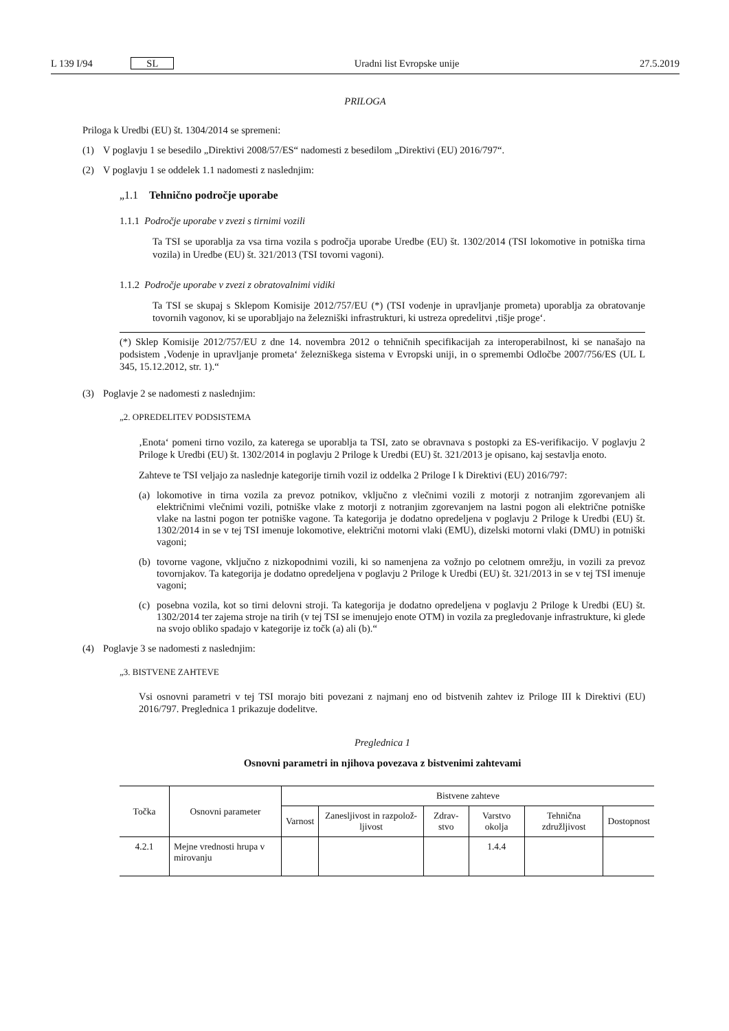L 139 I/94 SL Uradni list Evropske unije 27.5.2019
PRILOGA
Priloga k Uredbi (EU) št. 1304/2014 se spremeni:
(1) V poglavju 1 se besedilo „Direktivi 2008/57/ES“ nadomesti z besedilom „Direktivi (EU) 2016/797“.
(2) V poglavju 1 se oddelek 1.1 nadomesti z naslednjim:
„1.1 Tehnično področje uporabe
1.1.1 Področje uporabe v zvezi s tirnimi vozili
Ta TSI se uporablja za vsa tirna vozila s področja uporabe Uredbe (EU) št. 1302/2014 (TSI lokomotive in potniška tirna vozila) in Uredbe (EU) št. 321/2013 (TSI tovorni vagoni).
1.1.2 Področje uporabe v zvezi z obratovalnimi vidiki
Ta TSI se skupaj s Sklepom Komisije 2012/757/EU (*) (TSI vodenje in upravljanje prometa) uporablja za obratovanje tovornih vagonov, ki se uporabljajo na železniški infrastrukturi, ki ustreza opredelitvi ‚tišje proge‘.
(*) Sklep Komisije 2012/757/EU z dne 14. novembra 2012 o tehničnih specifikacijah za interoperabilnost, ki se nanašajo na podsistem ‚Vodenje in upravljanje prometa‘ železniškega sistema v Evropski uniji, in o spremembi Odločbe 2007/756/ES (UL L 345, 15.12.2012, str. 1).“
(3) Poglavje 2 se nadomesti z naslednjim:
„2. OPREDELITEV PODSISTEMA
‚Enota‘ pomeni tirno vozilo, za katerega se uporablja ta TSI, zato se obravnava s postopki za ES-verifikacijo. V poglavju 2 Priloge k Uredbi (EU) št. 1302/2014 in poglavju 2 Priloge k Uredbi (EU) št. 321/2013 je opisano, kaj sestavlja enoto.
Zahteve te TSI veljajo za naslednje kategorije tirnih vozil iz oddelka 2 Priloge I k Direktivi (EU) 2016/797:
(a) lokomotive in tirna vozila za prevoz potnikov, vključno z vlečnimi vozili z motorji z notranjim zgorevanjem ali električnimi vlečnimi vozili, potniške vlake z motorji z notranjim zgorevanjem na lastni pogon ali električne potniške vlake na lastni pogon ter potniške vagone. Ta kategorija je dodatno opredeljena v poglavju 2 Priloge k Uredbi (EU) št. 1302/2014 in se v tej TSI imenuje lokomotive, električni motorni vlaki (EMU), dizelski motorni vlaki (DMU) in potniški vagoni;
(b) tovorne vagone, vključno z nizkopodnimi vozili, ki so namenjena za vožnjo po celotnem omrežju, in vozili za prevoz tovornjakov. Ta kategorija je dodatno opredeljena v poglavju 2 Priloge k Uredbi (EU) št. 321/2013 in se v tej TSI imenuje vagoni;
(c) posebna vozila, kot so tirni delovni stroji. Ta kategorija je dodatno opredeljena v poglavju 2 Priloge k Uredbi (EU) št. 1302/2014 ter zajema stroje na tirih (v tej TSI se imenujejo enote OTM) in vozila za pregledovanje infrastrukture, ki glede na svojo obliko spadajo v kategorije iz točk (a) ali (b).“
(4) Poglavje 3 se nadomesti z naslednjim:
„3. BISTVENE ZAHTEVE
Vsi osnovni parametri v tej TSI morajo biti povezani z najmanj eno od bistvenih zahtev iz Priloge III k Direktivi (EU) 2016/797. Preglednica 1 prikazuje dodelitve.
Preglednica 1
Osnovni parametri in njihova povezava z bistvenimi zahtevami
| Točka | Osnovni parameter | Bistvene zahteve | | | | | |
| --- | --- | --- | --- | --- | --- | --- | --- |
| | | Varnost | Zanesljivost in razpolož-ljivost | Zdrav-stvo | Varstvo okolja | Tehnična združljivost | Dostopnost |
| 4.2.1 | Mejne vrednosti hrupa v mirovanju | | | | 1.4.4 | | |